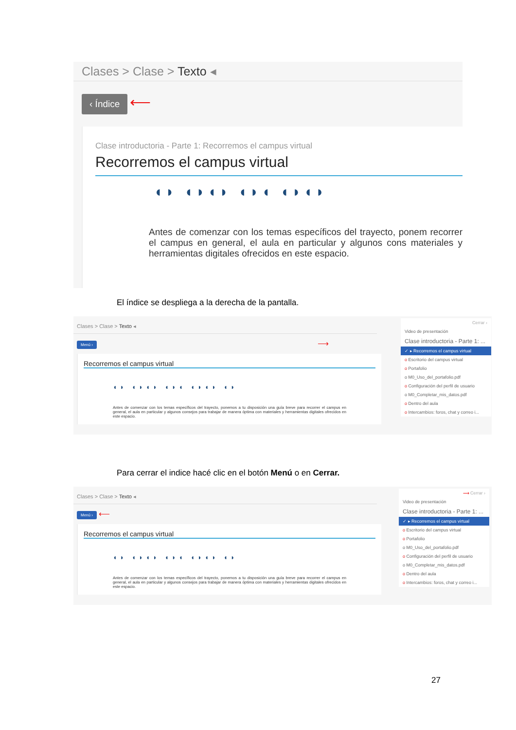Clases > Clase > Texto ◂
‹ Índice ⟵
Clase introductoria - Parte 1: Recorremos el campus virtual
Recorremos el campus virtual
◖◗ ◖◗◖◗ ◖◗◖ ◖◗◖◗
Antes de comenzar con los temas específicos del trayecto, ponem recorrer el campus en general, el aula en particular y algunos cons materiales y herramientas digitales ofrecidos en este espacio.
El índice se despliega a la derecha de la pantalla.
Clases > Clase > Texto ◂
Menú › ⟶
Recorremos el campus virtual
◖◗ ◖◗◖◗ ◖◗◖ ◖◗◖◗ ◖◗
Antes de comenzar con los temas específicos del trayecto, ponemos a tu disposición una guía breve para recorrer el campus en general, el aula en particular y algunos consejos para trabajar de manera óptima con materiales y herramientas digitales ofrecidos en este espacio.
Cerrar ›
Video de presentación
Clase introductoria - Parte 1: ...
✓ ▸ Recorremos el campus virtual
o Escritorio del campus virtual
o Portafolio
o M0_Uso_del_portafolio.pdf
o Configuración del perfil de usuario
o M0_Completar_mis_datos.pdf
o Dentro del aula
o Intercambios: foros, chat y correo i...
Para cerrar el indice hacé clic en el botón Menú o en Cerrar.
Clases > Clase > Texto ◂
Menú › ⟵
Recorremos el campus virtual
◖◗ ◖◗◖◗ ◖◗◖ ◖◗◖◗ ◖◗
Antes de comenzar con los temas específicos del trayecto, ponemos a tu disposición una guía breve para recorrer el campus en general, el aula en particular y algunos consejos para trabajar de manera óptima con materiales y herramientas digitales ofrecidos en este espacio.
⟶ Cerrar ›
Video de presentación
Clase introductoria - Parte 1: ...
✓ ▸ Recorremos el campus virtual
o Escritorio del campus virtual
o Portafolio
o M0_Uso_del_portafolio.pdf
o Configuración del perfil de usuario
o M0_Completar_mis_datos.pdf
o Dentro del aula
o Intercambios: foros, chat y correo i...
27